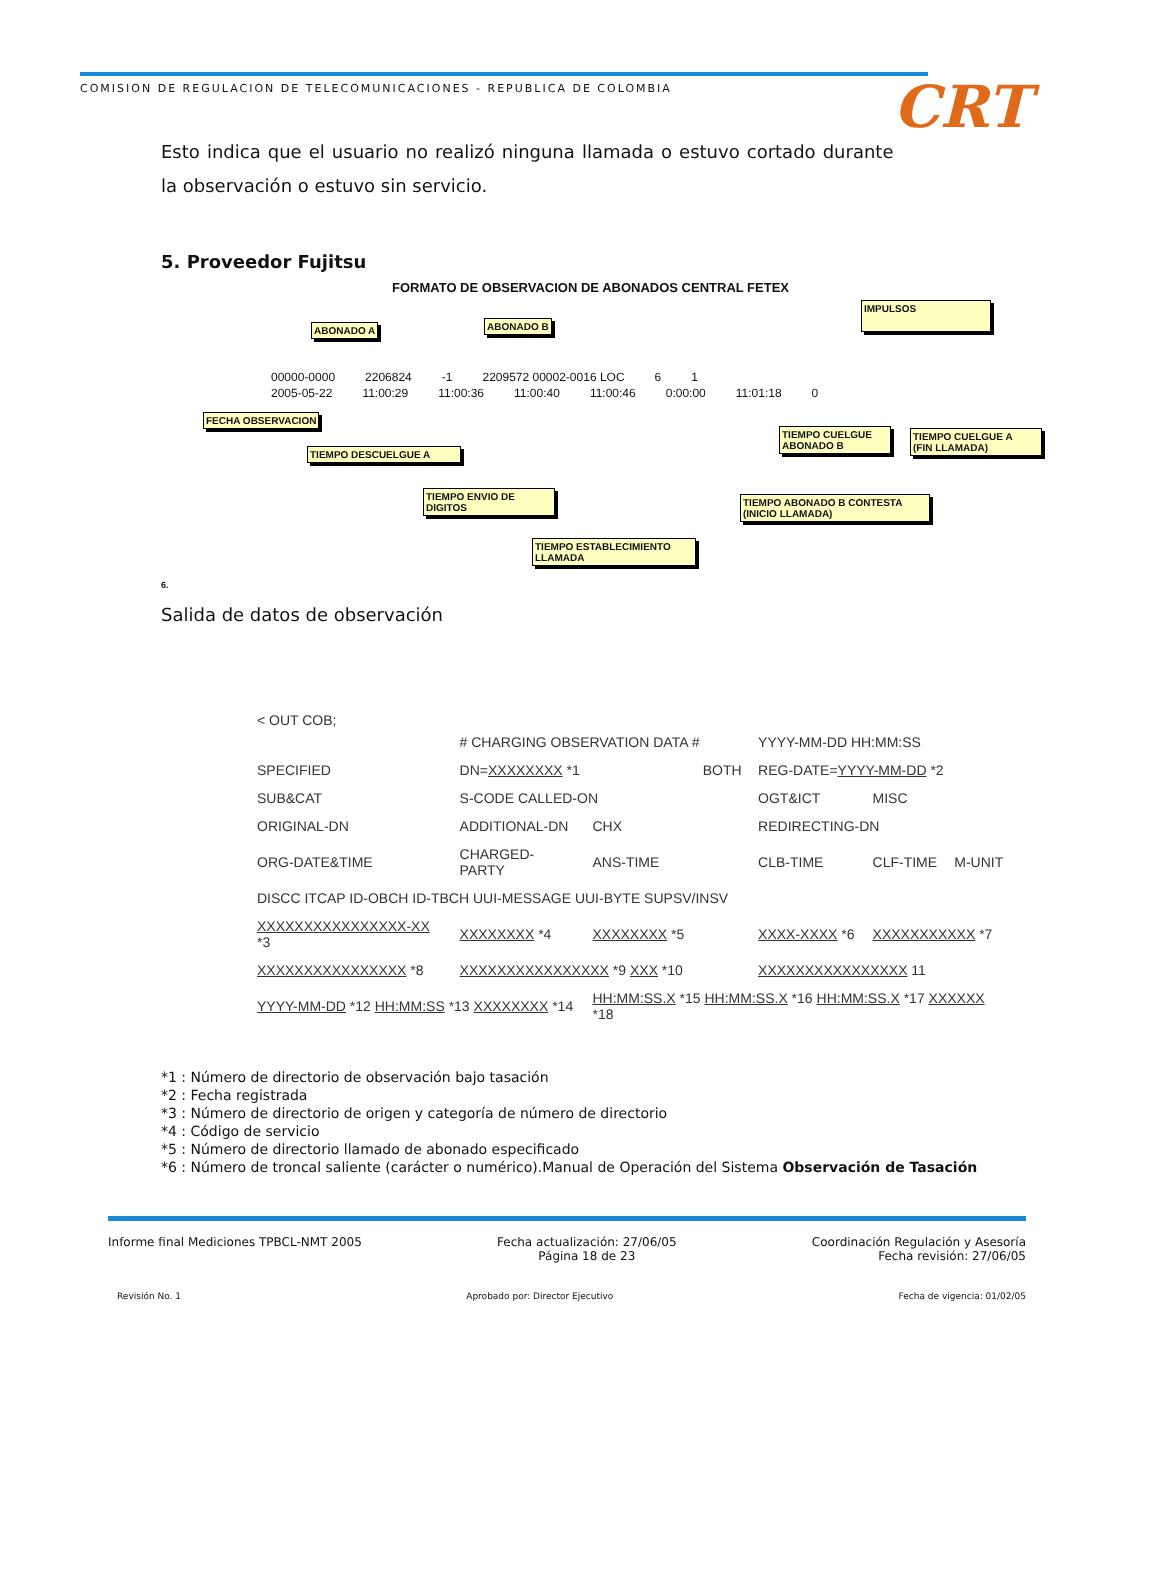COMISION DE REGULACION DE TELECOMUNICACIONES - REPUBLICA DE COLOMBIA
CRT
Esto indica que el usuario no realizó ninguna llamada o estuvo cortado durante la observación o estuvo sin servicio.
5. Proveedor Fujitsu
FORMATO DE OBSERVACION DE ABONADOS CENTRAL FETEX
ABONADO A ABONADO B
IMPULSOS
00000-0000 2206824 -1 2209572 00002-0016 LOC 6 1
2005-05-22 11:00:29 11:00:36 11:00:40 11:00:46 0:00:00 11:01:18 0
FECHA OBSERVACION
TIEMPO DESCUELGUE A
TIEMPO CUELGUE
ABONADO B
TIEMPO CUELGUE A
(FIN LLAMADA)
TIEMPO ENVIO DE
DIGITOS
TIEMPO ABONADO B CONTESTA
(INICIO LLAMADA)
TIEMPO ESTABLECIMIENTO
LLAMADA
6.
Salida de datos de observación
< OUT COB;
| | # CHARGING OBSERVATION DATA # | | | YYYY-MM-DD HH:MM:SS | | |
| SPECIFIED | DN= XXXXXXXX *1 | | BOTH | REG-DATE= YYYY-MM-DD *2 | | |
| SUB&CAT | S-CODE CALLED-ON | | | OGT&ICT | MISC | |
| ORIGINAL-DN | ADDITIONAL-DN | CHX | | REDIRECTING-DN | | |
| ORG-DATE&TIME | CHARGED-PARTY | ANS-TIME | | CLB-TIME | CLF-TIME | M-UNIT |
| DISCC ITCAP ID-OBCH ID-TBCH UUI-MESSAGE UUI-BYTE SUPSV/INSV | | | | | | |
| XXXXXXXXXXXXXXXX-XX *3 | XXXXXXXX *4 | XXXXXXXX *5 | | XXXX-XXXX *6 | XXXXXXXXXXX *7 | |
| XXXXXXXXXXXXXXXX *8 | XXXXXXXXXXXXXXXX *9 XXX *10 | | | XXXXXXXXXXXXXXXX 11 | | |
| YYYY-MM-DD *12 HH:MM:SS *13 XXXXXXXX *14 | | HH:MM:SS.X *15 HH:MM:SS.X *16 HH:MM:SS.X *17 XXXXXX *18 | | | | |
*1 : Número de directorio de observación bajo tasación
*2 : Fecha registrada
*3 : Número de directorio de origen y categoría de número de directorio
*4 : Código de servicio
*5 : Número de directorio llamado de abonado especificado
*6 : Número de troncal saliente (carácter o numérico).Manual de Operación del Sistema Observación de Tasación
Informe final Mediciones TPBCL-NMT 2005
Fecha actualización: 27/06/05
Página 18 de 23
Coordinación Regulación y Asesoría
Fecha revisión: 27/06/05
Revisión No. 1 Aprobado por: Director Ejecutivo
Fecha de vigencia: 01/02/05